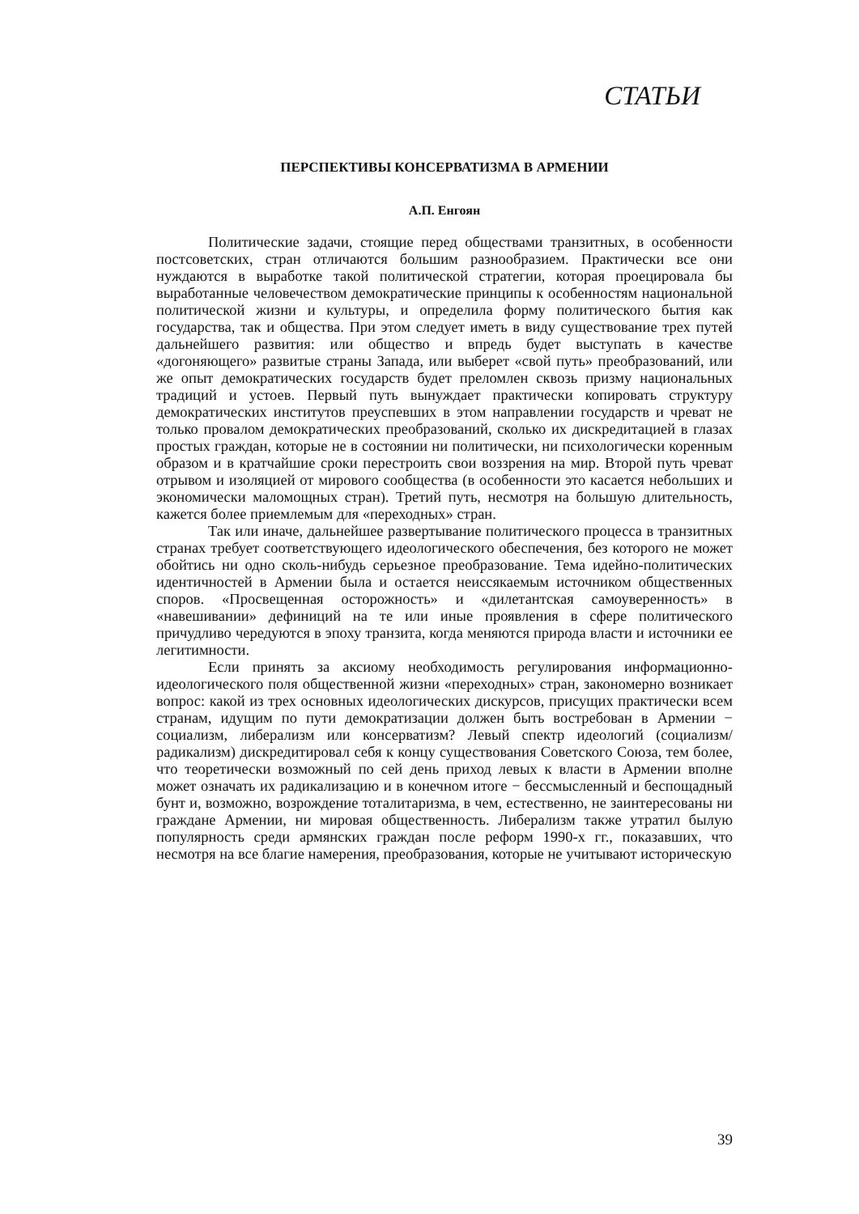СТАТЬИ
ПЕРСПЕКТИВЫ КОНСЕРВАТИЗМА В АРМЕНИИ
А.П. Енгоян
Политические задачи, стоящие перед обществами транзитных, в особенности постсоветских, стран отличаются большим разнообразием. Практически все они нуждаются в выработке такой политической стратегии, которая проецировала бы выработанные человечеством демократические принципы к особенностям национальной политической жизни и культуры, и определила форму политического бытия как государства, так и общества. При этом следует иметь в виду существование трех путей дальнейшего развития: или общество и впредь будет выступать в качестве «догоняющего» развитые страны Запада, или выберет «свой путь» преобразований, или же опыт демократических государств будет преломлен сквозь призму национальных традиций и устоев. Первый путь вынуждает практически копировать структуру демократических институтов преуспевших в этом направлении государств и чреват не только провалом демократических преобразований, сколько их дискредитацией в глазах простых граждан, которые не в состоянии ни политически, ни психологически коренным образом и в кратчайшие сроки перестроить свои воззрения на мир. Второй путь чреват отрывом и изоляцией от мирового сообщества (в особенности это касается небольших и экономически маломощных стран). Третий путь, несмотря на большую длительность, кажется более приемлемым для «переходных» стран.
Так или иначе, дальнейшее развертывание политического процесса в транзитных странах требует соответствующего идеологического обеспечения, без которого не может обойтись ни одно сколь-нибудь серьезное преобразование. Тема идейно-политических идентичностей в Армении была и остается неиссякаемым источником общественных споров. «Просвещенная осторожность» и «дилетантская самоуверенность» в «навешивании» дефиниций на те или иные проявления в сфере политического причудливо чередуются в эпоху транзита, когда меняются природа власти и источники ее легитимности.
Если принять за аксиому необходимость регулирования информационно-идеологического поля общественной жизни «переходных» стран, закономерно возникает вопрос: какой из трех основных идеологических дискурсов, присущих практически всем странам, идущим по пути демократизации должен быть востребован в Армении − социализм, либерализм или консерватизм? Левый спектр идеологий (социализм/радикализм) дискредитировал себя к концу существования Советского Союза, тем более, что теоретически возможный по сей день приход левых к власти в Армении вполне может означать их радикализацию и в конечном итоге − бессмысленный и беспощадный бунт и, возможно, возрождение тоталитаризма, в чем, естественно, не заинтересованы ни граждане Армении, ни мировая общественность. Либерализм также утратил былую популярность среди армянских граждан после реформ 1990-х гг., показавших, что несмотря на все благие намерения, преобразования, которые не учитывают историческую
39